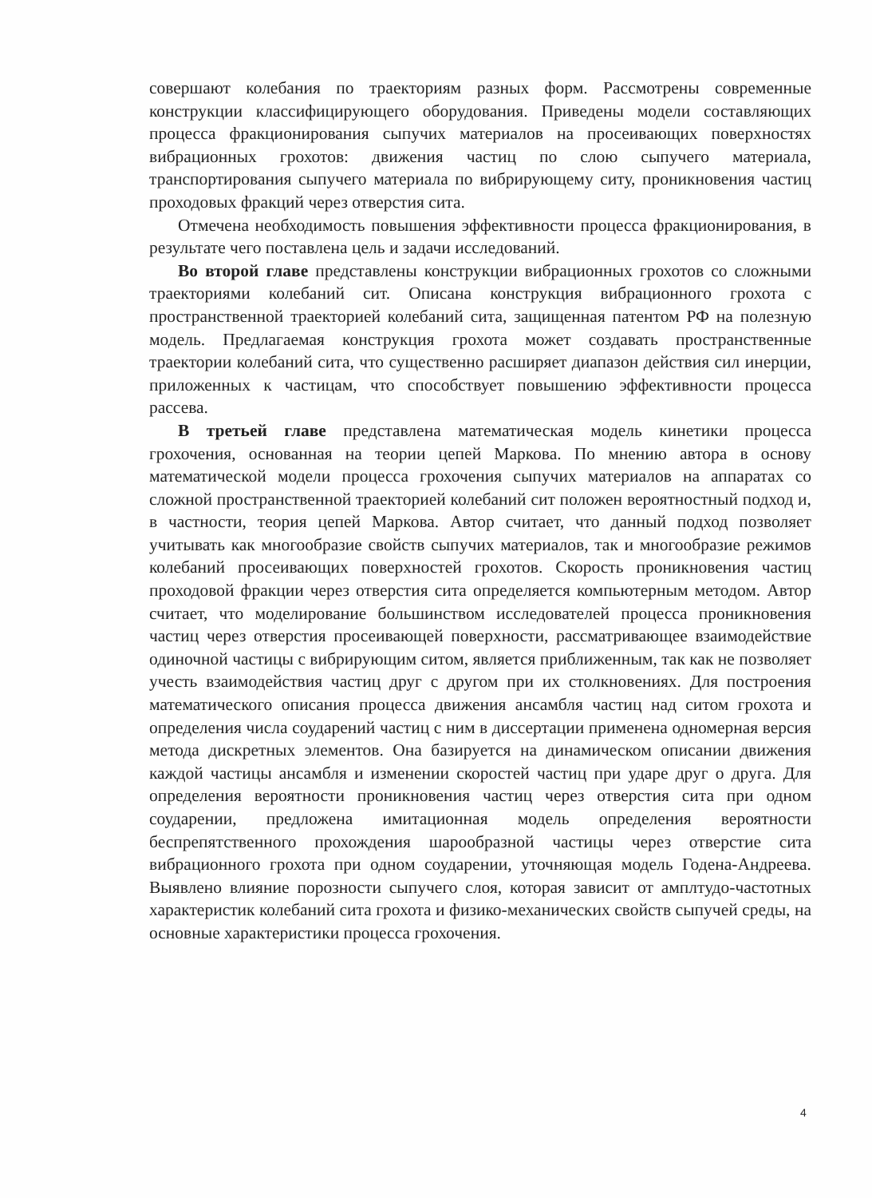совершают колебания по траекториям разных форм. Рассмотрены современные конструкции классифицирующего оборудования. Приведены модели составляющих процесса фракционирования сыпучих материалов на просеивающих поверхностях вибрационных грохотов: движения частиц по слою сыпучего материала, транспортирования сыпучего материала по вибрирующему ситу, проникновения частиц проходовых фракций через отверстия сита.
Отмечена необходимость повышения эффективности процесса фракционирования, в результате чего поставлена цель и задачи исследований.
Во второй главе представлены конструкции вибрационных грохотов со сложными траекториями колебаний сит. Описана конструкция вибрационного грохота с пространственной траекторией колебаний сита, защищенная патентом РФ на полезную модель. Предлагаемая конструкция грохота может создавать пространственные траектории колебаний сита, что существенно расширяет диапазон действия сил инерции, приложенных к частицам, что способствует повышению эффективности процесса рассева.
В третьей главе представлена математическая модель кинетики процесса грохочения, основанная на теории цепей Маркова. По мнению автора в основу математической модели процесса грохочения сыпучих материалов на аппаратах со сложной пространственной траекторией колебаний сит положен вероятностный подход и, в частности, теория цепей Маркова. Автор считает, что данный подход позволяет учитывать как многообразие свойств сыпучих материалов, так и многообразие режимов колебаний просеивающих поверхностей грохотов. Скорость проникновения частиц проходовой фракции через отверстия сита определяется компьютерным методом. Автор считает, что моделирование большинством исследователей процесса проникновения частиц через отверстия просеивающей поверхности, рассматривающее взаимодействие одиночной частицы с вибрирующим ситом, является приближенным, так как не позволяет учесть взаимодействия частиц друг с другом при их столкновениях. Для построения математического описания процесса движения ансамбля частиц над ситом грохота и определения числа соударений частиц с ним в диссертации применена одномерная версия метода дискретных элементов. Она базируется на динамическом описании движения каждой частицы ансамбля и изменении скоростей частиц при ударе друг о друга. Для определения вероятности проникновения частиц через отверстия сита при одном соударении, предложена имитационная модель определения вероятности беспрепятственного прохождения шарообразной частицы через отверстие сита вибрационного грохота при одном соударении, уточняющая модель Годена-Андреева. Выявлено влияние порозности сыпучего слоя, которая зависит от амплтудо-частотных характеристик колебаний сита грохота и физико-механических свойств сыпучей среды, на основные характеристики процесса грохочения.
4